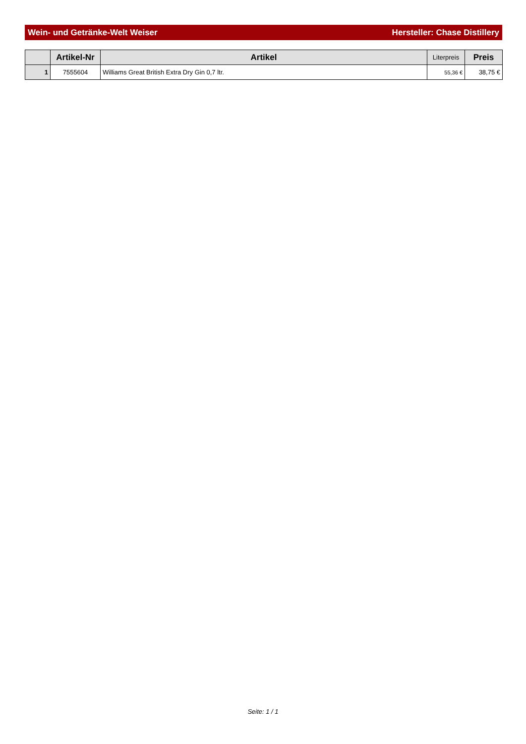Wein- und Getränke-Welt Weiser Hersteller: Chase Distillery
| | Artikel-Nr | Artikel | Literpreis | Preis |
| --- | --- | --- | --- | --- |
| 1 | 7555604 | Williams Great British Extra Dry Gin 0,7 ltr. | 55,36 € | 38,75 € |
Seite: 1 / 1